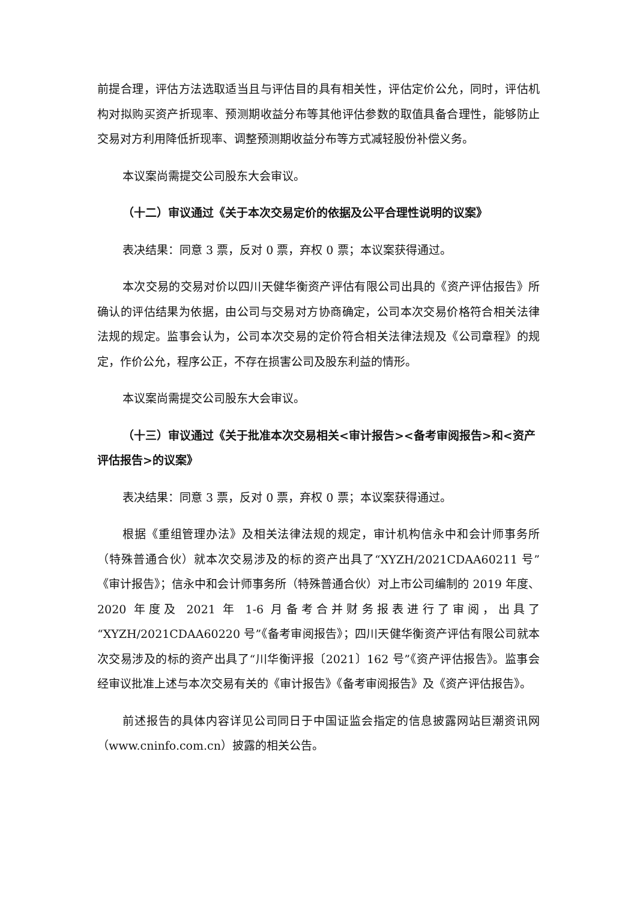前提合理，评估方法选取适当且与评估目的具有相关性，评估定价公允，同时，评估机构对拟购买资产折现率、预测期收益分布等其他评估参数的取值具备合理性，能够防止交易对方利用降低折现率、调整预测期收益分布等方式减轻股份补偿义务。
本议案尚需提交公司股东大会审议。
（十二）审议通过《关于本次交易定价的依据及公平合理性说明的议案》
表决结果：同意 3 票，反对 0 票，弃权 0 票；本议案获得通过。
本次交易的交易对价以四川天健华衡资产评估有限公司出具的《资产评估报告》所确认的评估结果为依据，由公司与交易对方协商确定，公司本次交易价格符合相关法律法规的规定。监事会认为，公司本次交易的定价符合相关法律法规及《公司章程》的规定，作价公允，程序公正，不存在损害公司及股东利益的情形。
本议案尚需提交公司股东大会审议。
（十三）审议通过《关于批准本次交易相关<审计报告><备考审阅报告>和<资产评估报告>的议案》
表决结果：同意 3 票，反对 0 票，弃权 0 票；本议案获得通过。
根据《重组管理办法》及相关法律法规的规定，审计机构信永中和会计师事务所（特殊普通合伙）就本次交易涉及的标的资产出具了“XYZH/2021CDAA60211 号”《审计报告》；信永中和会计师事务所（特殊普通合伙）对上市公司编制的 2019 年度、2020 年度及 2021 年 1-6 月备考合并财务报表进行了审阅，出具了“XYZH/2021CDAA60220 号”《备考审阅报告》；四川天健华衡资产评估有限公司就本次交易涉及的标的资产出具了“川华衡评报〔2021〕162 号”《资产评估报告》。监事会经审议批准上述与本次交易有关的《审计报告》《备考审阅报告》及《资产评估报告》。
前述报告的具体内容详见公司同日于中国证监会指定的信息披露网站巨潮资讯网（www.cninfo.com.cn）披露的相关公告。